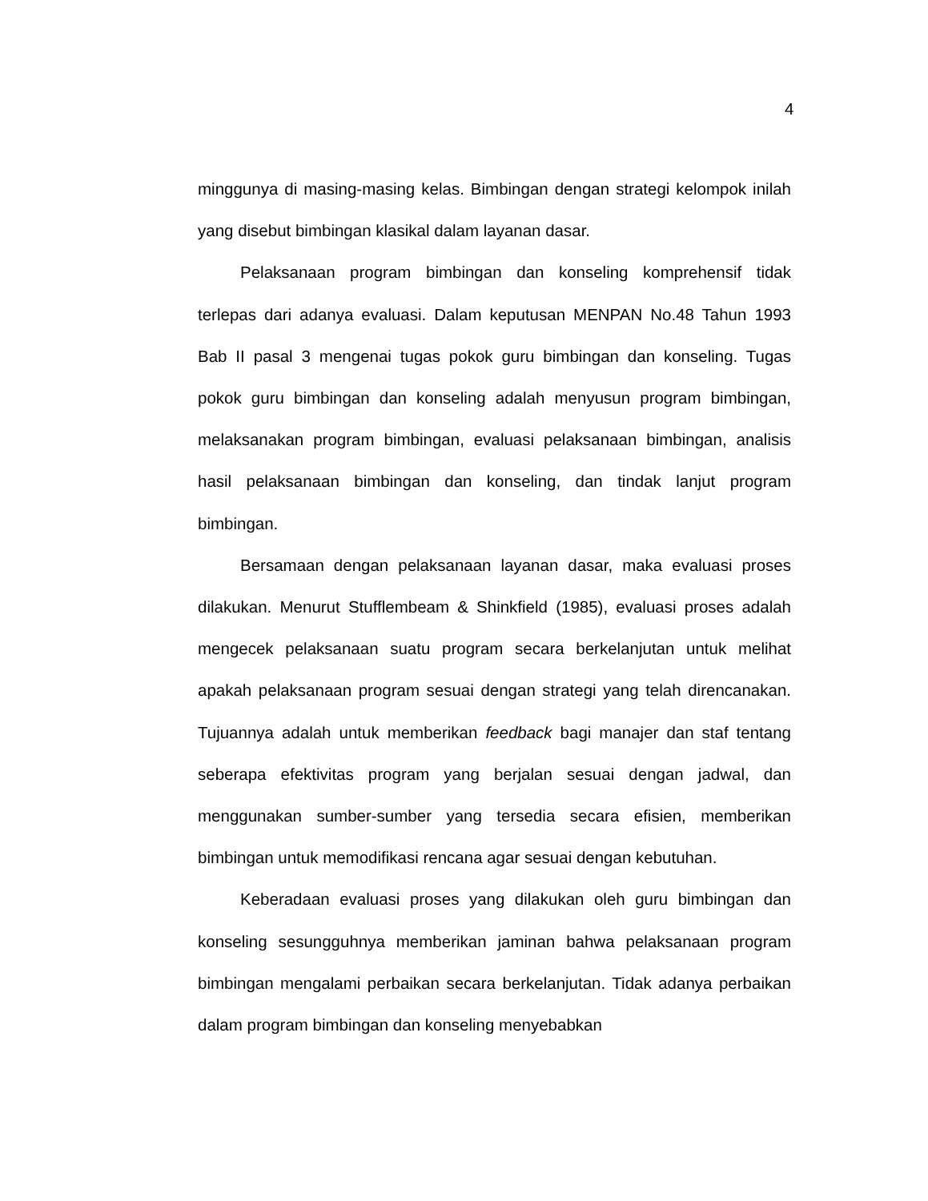4
minggunya di masing-masing kelas. Bimbingan dengan strategi kelompok inilah yang disebut bimbingan klasikal dalam layanan dasar.
Pelaksanaan program bimbingan dan konseling komprehensif tidak terlepas dari adanya evaluasi. Dalam keputusan MENPAN No.48 Tahun 1993 Bab II pasal 3 mengenai tugas pokok guru bimbingan dan konseling. Tugas pokok guru bimbingan dan konseling adalah menyusun program bimbingan, melaksanakan program bimbingan, evaluasi pelaksanaan bimbingan, analisis hasil pelaksanaan bimbingan dan konseling, dan tindak lanjut program bimbingan.
Bersamaan dengan pelaksanaan layanan dasar, maka evaluasi proses dilakukan. Menurut Stufflembeam & Shinkfield (1985), evaluasi proses adalah mengecek pelaksanaan suatu program secara berkelanjutan untuk melihat apakah pelaksanaan program sesuai dengan strategi yang telah direncanakan. Tujuannya adalah untuk memberikan feedback bagi manajer dan staf tentang seberapa efektivitas program yang berjalan sesuai dengan jadwal, dan menggunakan sumber-sumber yang tersedia secara efisien, memberikan bimbingan untuk memodifikasi rencana agar sesuai dengan kebutuhan.
Keberadaan evaluasi proses yang dilakukan oleh guru bimbingan dan konseling sesungguhnya memberikan jaminan bahwa pelaksanaan program bimbingan mengalami perbaikan secara berkelanjutan. Tidak adanya perbaikan dalam program bimbingan dan konseling menyebabkan